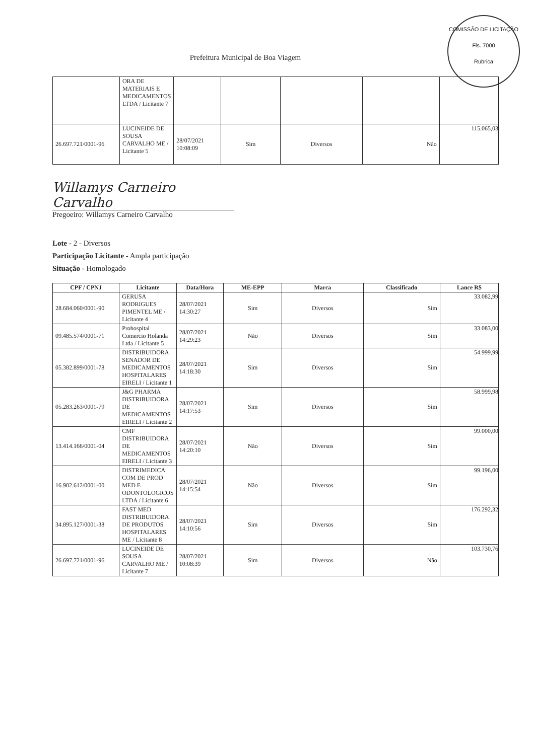COMISSÃO DE LICITAÇÃO
Fls. 7000
Rubrica
Prefeitura Municipal de Boa Viagem
| | ORA DE MATERIAIS E MEDICAMENTOS LTDA / Licitante 7 | | | | | |
| 26.697.721/0001-96 | LUCINEIDE DE SOUSA CARVALHO ME / Licitante 5 | 28/07/2021 10:08:09 | Sim | Diversos | Não | 115.065,03 |
Willamys Carneiro Carvalho
Pregoeiro: Willamys Carneiro Carvalho
Lote - 2 - Diversos
Participação Licitante - Ampla participação
Situação - Homologado
| CPF / CPNJ | Licitante | Data/Hora | ME-EPP | Marca | Classificado | Lance R$ |
| --- | --- | --- | --- | --- | --- | --- |
| 28.684.060/0001-90 | GERUSA RODRIGUES PIMENTEL ME / Licitante 4 | 28/07/2021 14:30:27 | Sim | Diversos | Sim | 33.082,99 |
| 09.485.574/0001-71 | Prohospital Comercio Holanda Ltda / Licitante 5 | 28/07/2021 14:29:23 | Não | Diversos | Sim | 33.083,00 |
| 05.382.899/0001-78 | DISTRIBUIDORA SENADOR DE MEDICAMENTOS HOSPITALARES EIRELI / Licitante 1 | 28/07/2021 14:18:30 | Sim | Diversos | Sim | 54.999,99 |
| 05.283.263/0001-79 | J&G PHARMA DISTRIBUIDORA DE MEDICAMENTOS EIRELI / Licitante 2 | 28/07/2021 14:17:53 | Sim | Diversos | Sim | 58.999,98 |
| 13.414.166/0001-04 | CMF DISTRIBUIDORA DE MEDICAMENTOS EIRELI / Licitante 3 | 28/07/2021 14:20:10 | Não | Diversos | Sim | 99.000,00 |
| 16.902.612/0001-00 | DISTRIMEDICA COM DE PROD MED E ODONTOLOGICOS LTDA / Licitante 6 | 28/07/2021 14:15:54 | Não | Diversos | Sim | 99.196,00 |
| 34.895.127/0001-38 | FAST MED DISTRIBUIDORA DE PRODUTOS HOSPITALARES ME / Licitante 8 | 28/07/2021 14:10:56 | Sim | Diversos | Sim | 176.292,32 |
| 26.697.721/0001-96 | LUCINEIDE DE SOUSA CARVALHO ME / Licitante 7 | 28/07/2021 10:08:39 | Sim | Diversos | Não | 103.730,76 |